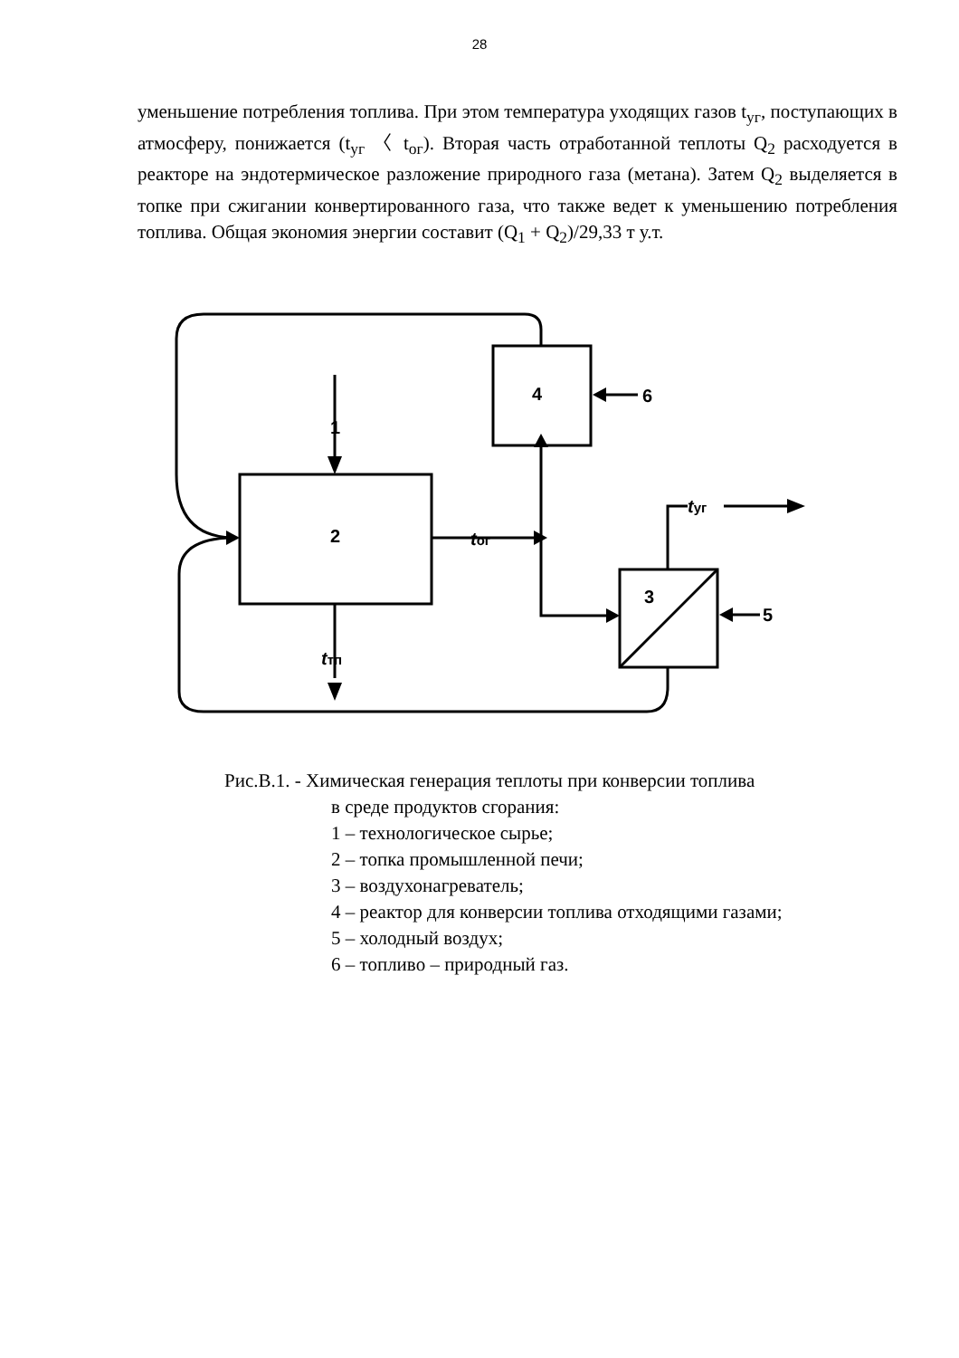28
уменьшение потребления топлива. При этом температура уходящих газов t<sub>уг</sub>, поступающих в атмосферу, понижается (t<sub>уг</sub> 〈 t<sub>ог</sub>). Вторая часть отработанной теплоты Q<sub>2</sub> расходуется в реакторе на эндотермическое разложение природного газа (метана). Затем Q<sub>2</sub> выделяется в топке при сжигании конвертированного газа, что также ведет к уменьшению потребления топлива. Общая экономия энергии составит (Q<sub>1</sub> + Q<sub>2</sub>)/29,33 т у.т.
1
2
4
6
3
5
tог
tуг
tтп
Рис.В.1. - Химическая генерация теплоты при конверсии топлива
в среде продуктов сгорания:
1 – технологическое сырье;
2 – топка промышленной печи;
3 – воздухонагреватель;
4 – реактор для конверсии топлива отходящими газами;
5 – холодный воздух;
6 – топливо – природный газ.